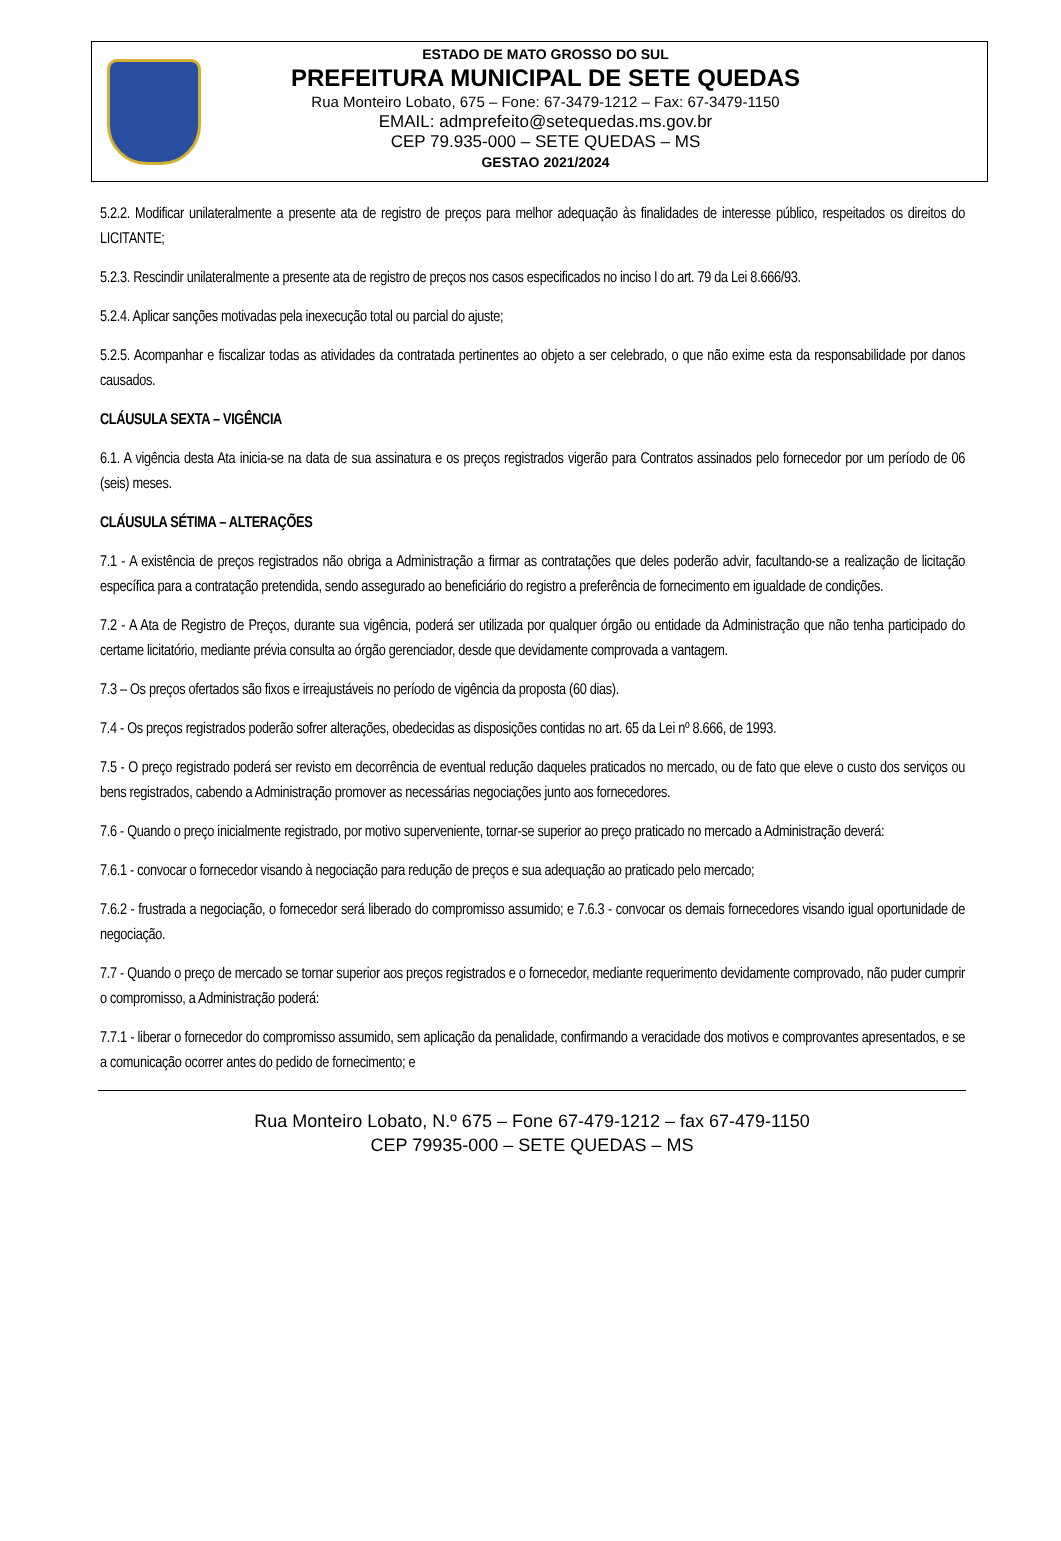ESTADO DE MATO GROSSO DO SUL
PREFEITURA MUNICIPAL DE SETE QUEDAS
Rua Monteiro Lobato, 675 – Fone: 67-3479-1212 – Fax: 67-3479-1150
EMAIL: admprefeito@setequedas.ms.gov.br
CEP 79.935-000 – SETE QUEDAS – MS
GESTAO 2021/2024
5.2.2. Modificar unilateralmente a presente ata de registro de preços para melhor adequação às finalidades de interesse público, respeitados os direitos do LICITANTE;
5.2.3. Rescindir unilateralmente a presente ata de registro de preços nos casos especificados no inciso I do art. 79 da Lei 8.666/93.
5.2.4. Aplicar sanções motivadas pela inexecução total ou parcial do ajuste;
5.2.5. Acompanhar e fiscalizar todas as atividades da contratada pertinentes ao objeto a ser celebrado, o que não exime esta da responsabilidade por danos causados.
CLÁUSULA SEXTA – VIGÊNCIA
6.1. A vigência desta Ata inicia-se na data de sua assinatura e os preços registrados vigerão para Contratos assinados pelo fornecedor por um período de 06 (seis) meses.
CLÁUSULA SÉTIMA – ALTERAÇÕES
7.1 - A existência de preços registrados não obriga a Administração a firmar as contratações que deles poderão advir, facultando-se a realização de licitação específica para a contratação pretendida, sendo assegurado ao beneficiário do registro a preferência de fornecimento em igualdade de condições.
7.2 - A Ata de Registro de Preços, durante sua vigência, poderá ser utilizada por qualquer órgão ou entidade da Administração que não tenha participado do certame licitatório, mediante prévia consulta ao órgão gerenciador, desde que devidamente comprovada a vantagem.
7.3 – Os preços ofertados são fixos e irreajustáveis no período de vigência da proposta (60 dias).
7.4 - Os preços registrados poderão sofrer alterações, obedecidas as disposições contidas no art. 65 da Lei nº 8.666, de 1993.
7.5 - O preço registrado poderá ser revisto em decorrência de eventual redução daqueles praticados no mercado, ou de fato que eleve o custo dos serviços ou bens registrados, cabendo a Administração promover as necessárias negociações junto aos fornecedores.
7.6 - Quando o preço inicialmente registrado, por motivo superveniente, tornar-se superior ao preço praticado no mercado a Administração deverá:
7.6.1 - convocar o fornecedor visando à negociação para redução de preços e sua adequação ao praticado pelo mercado;
7.6.2 - frustrada a negociação, o fornecedor será liberado do compromisso assumido; e 7.6.3 - convocar os demais fornecedores visando igual oportunidade de negociação.
7.7 - Quando o preço de mercado se tornar superior aos preços registrados e o fornecedor, mediante requerimento devidamente comprovado, não puder cumprir o compromisso, a Administração poderá:
7.7.1 - liberar o fornecedor do compromisso assumido, sem aplicação da penalidade, confirmando a veracidade dos motivos e comprovantes apresentados, e se a comunicação ocorrer antes do pedido de fornecimento; e
Rua Monteiro Lobato, N.º 675 – Fone 67-479-1212 – fax 67-479-1150
CEP 79935-000 – SETE QUEDAS – MS